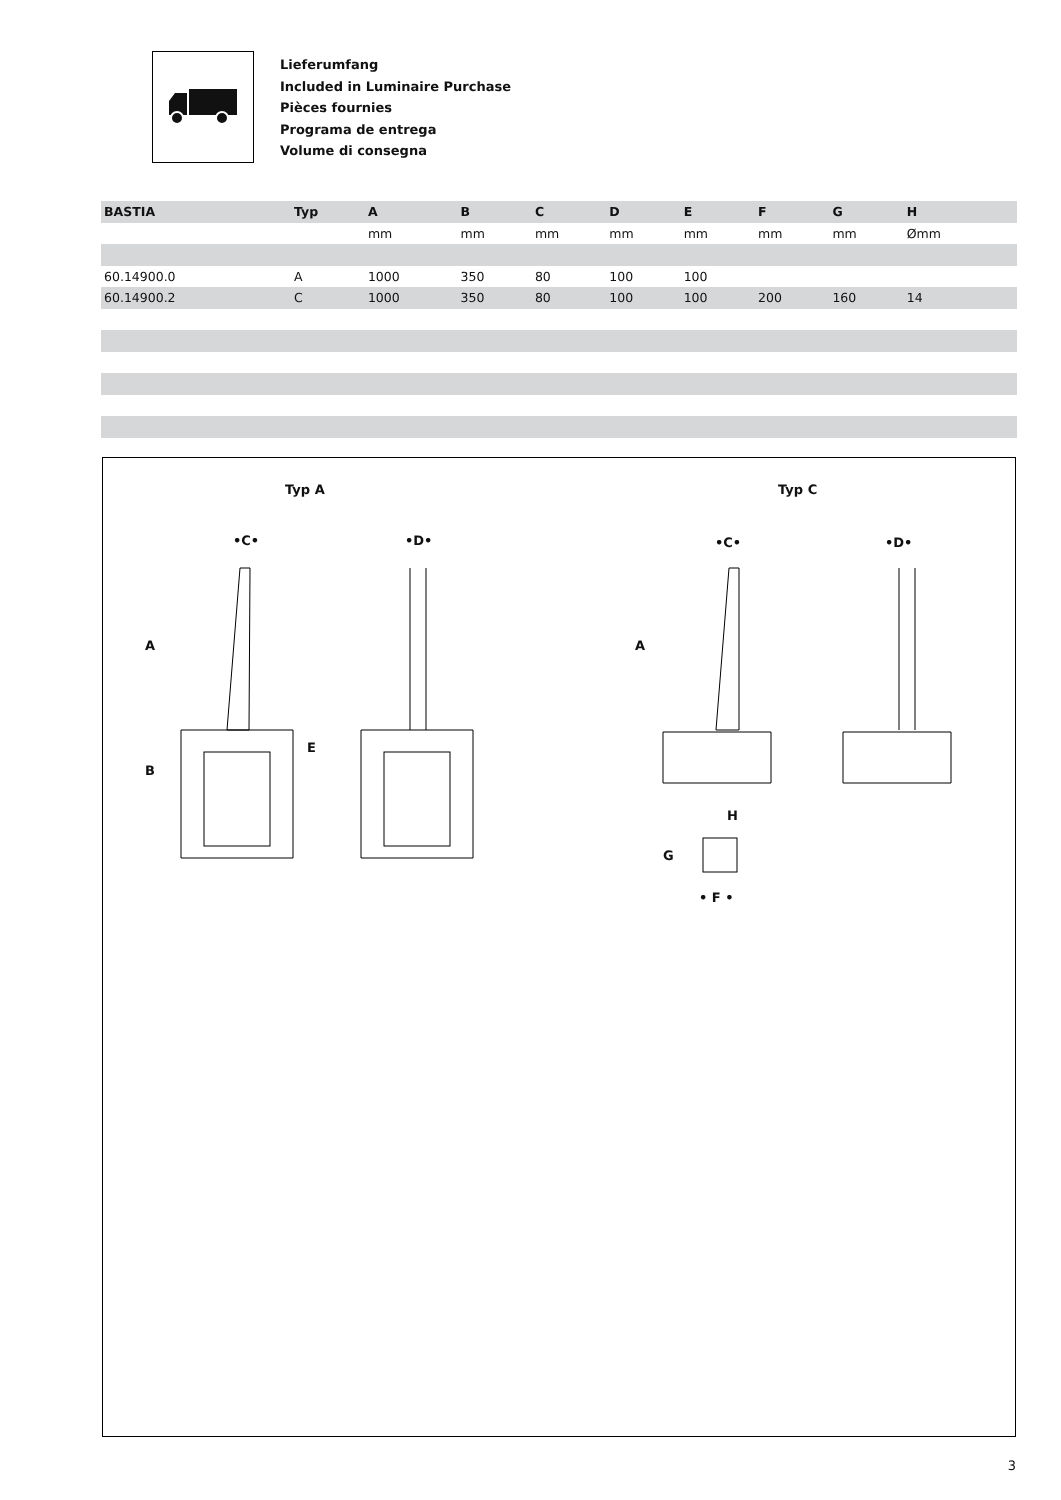Lieferumfang
Included in Luminaire Purchase
Pièces fournies
Programa de entrega
Volume di consegna
| BASTIA | Typ | A | B | C | D | E | F | G | H | |
| --- | --- | --- | --- | --- | --- | --- | --- | --- | --- | --- |
| | | mm | mm | mm | mm | mm | mm | mm | Ømm | |
| 60.14900.0 | A | 1000 | 350 | 80 | 100 | 100 | | | | |
| 60.14900.2 | C | 1000 | 350 | 80 | 100 | 100 | 200 | 160 | 14 | |
Typ A Typ C
•C• •D• •C• •D•
A
B
E
A
H
G
• F •
3